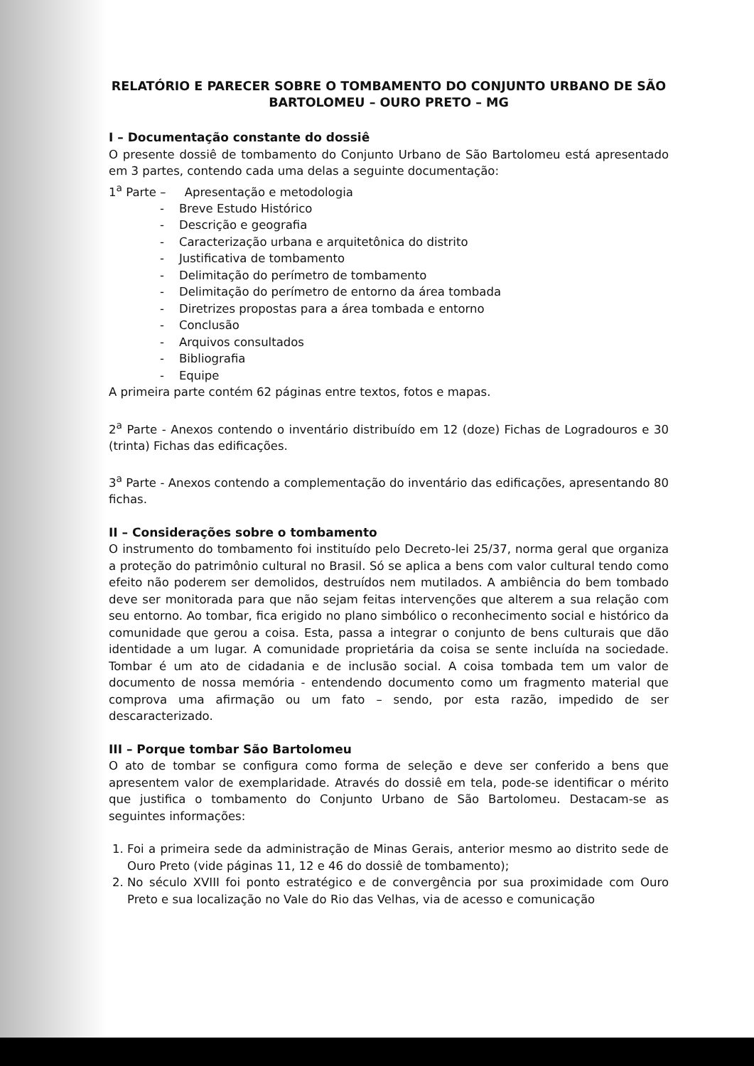RELATÓRIO E PARECER SOBRE O TOMBAMENTO DO CONJUNTO URBANO DE SÃO BARTOLOMEU – OURO PRETO – MG
I – Documentação constante do dossiê
O presente dossiê de tombamento do Conjunto Urbano de São Bartolomeu está apresentado em 3 partes, contendo cada uma delas a seguinte documentação:
1<sup>a</sup> Parte – Apresentação e metodologia
- Breve Estudo Histórico
- Descrição e geografia
- Caracterização urbana e arquitetônica do distrito
- Justificativa de tombamento
- Delimitação do perímetro de tombamento
- Delimitação do perímetro de entorno da área tombada
- Diretrizes propostas para a área tombada e entorno
- Conclusão
- Arquivos consultados
- Bibliografia
- Equipe
A primeira parte contém 62 páginas entre textos, fotos e mapas.
2<sup>a</sup> Parte - Anexos contendo o inventário distribuído em 12 (doze) Fichas de Logradouros e 30 (trinta) Fichas das edificações.
3<sup>a</sup> Parte - Anexos contendo a complementação do inventário das edificações, apresentando 80 fichas.
II – Considerações sobre o tombamento
O instrumento do tombamento foi instituído pelo Decreto-lei 25/37, norma geral que organiza a proteção do patrimônio cultural no Brasil. Só se aplica a bens com valor cultural tendo como efeito não poderem ser demolidos, destruídos nem mutilados. A ambiência do bem tombado deve ser monitorada para que não sejam feitas intervenções que alterem a sua relação com seu entorno. Ao tombar, fica erigido no plano simbólico o reconhecimento social e histórico da comunidade que gerou a coisa. Esta, passa a integrar o conjunto de bens culturais que dão identidade a um lugar. A comunidade proprietária da coisa se sente incluída na sociedade. Tombar é um ato de cidadania e de inclusão social. A coisa tombada tem um valor de documento de nossa memória - entendendo documento como um fragmento material que comprova uma afirmação ou um fato – sendo, por esta razão, impedido de ser descaracterizado.
III – Porque tombar São Bartolomeu
O ato de tombar se configura como forma de seleção e deve ser conferido a bens que apresentem valor de exemplaridade. Através do dossiê em tela, pode-se identificar o mérito que justifica o tombamento do Conjunto Urbano de São Bartolomeu. Destacam-se as seguintes informações:
1. Foi a primeira sede da administração de Minas Gerais, anterior mesmo ao distrito sede de Ouro Preto (vide páginas 11, 12 e 46 do dossiê de tombamento);
2. No século XVIII foi ponto estratégico e de convergência por sua proximidade com Ouro Preto e sua localização no Vale do Rio das Velhas, via de acesso e comunicação